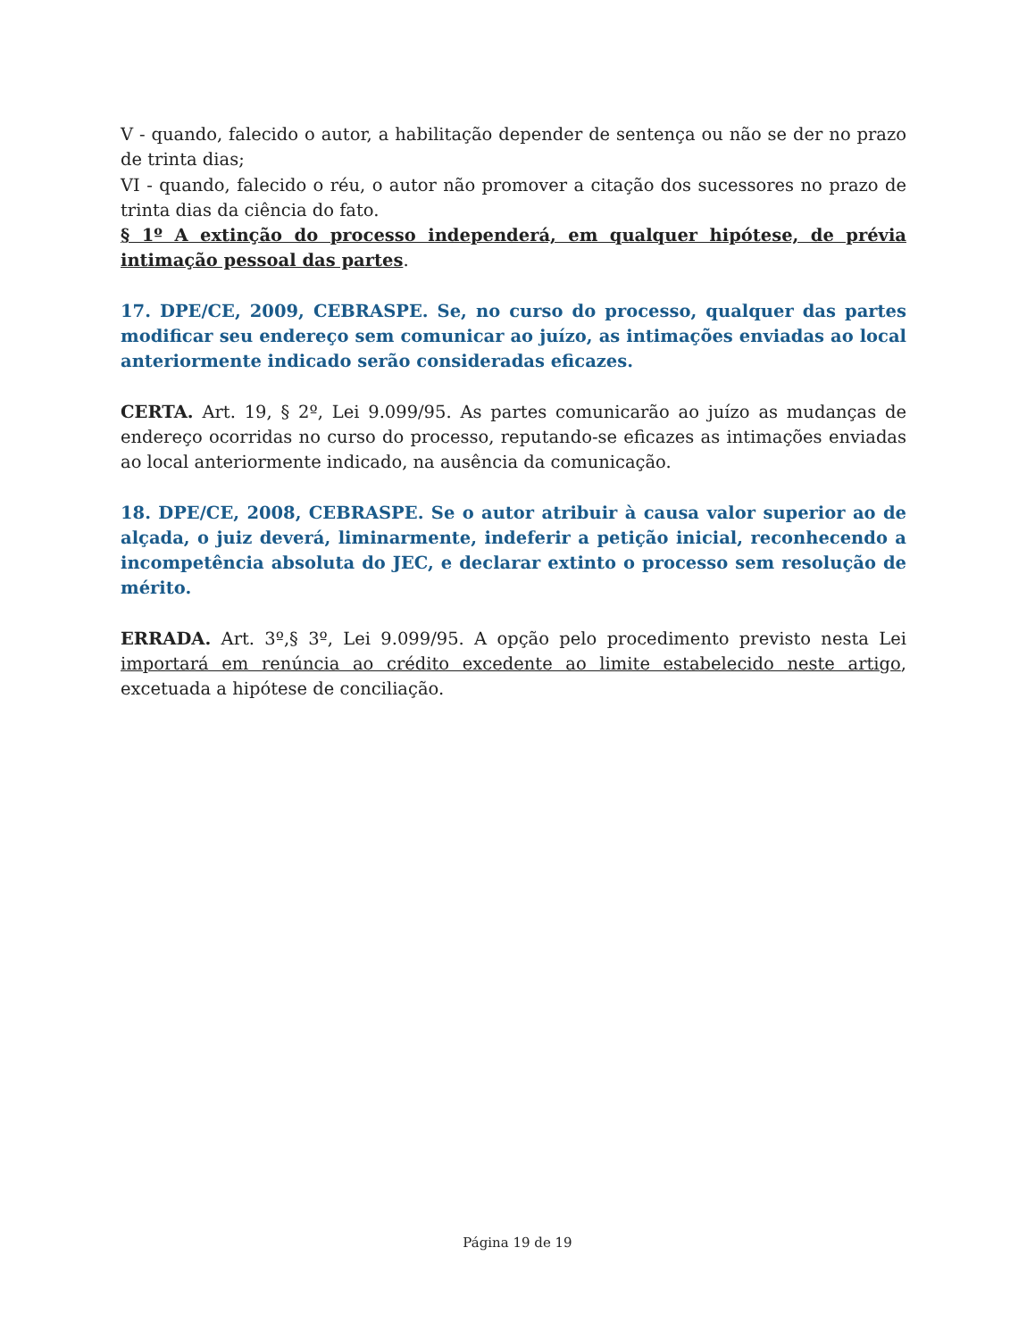V - quando, falecido o autor, a habilitação depender de sentença ou não se der no prazo de trinta dias;
VI - quando, falecido o réu, o autor não promover a citação dos sucessores no prazo de trinta dias da ciência do fato.
§ 1º A extinção do processo independerá, em qualquer hipótese, de prévia intimação pessoal das partes.
17. DPE/CE, 2009, CEBRASPE. Se, no curso do processo, qualquer das partes modificar seu endereço sem comunicar ao juízo, as intimações enviadas ao local anteriormente indicado serão consideradas eficazes.
CERTA. Art. 19, § 2º, Lei 9.099/95. As partes comunicarão ao juízo as mudanças de endereço ocorridas no curso do processo, reputando-se eficazes as intimações enviadas ao local anteriormente indicado, na ausência da comunicação.
18. DPE/CE, 2008, CEBRASPE. Se o autor atribuir à causa valor superior ao de alçada, o juiz deverá, liminarmente, indeferir a petição inicial, reconhecendo a incompetência absoluta do JEC, e declarar extinto o processo sem resolução de mérito.
ERRADA. Art. 3º,§ 3º, Lei 9.099/95. A opção pelo procedimento previsto nesta Lei importará em renúncia ao crédito excedente ao limite estabelecido neste artigo, excetuada a hipótese de conciliação.
Página 19 de 19